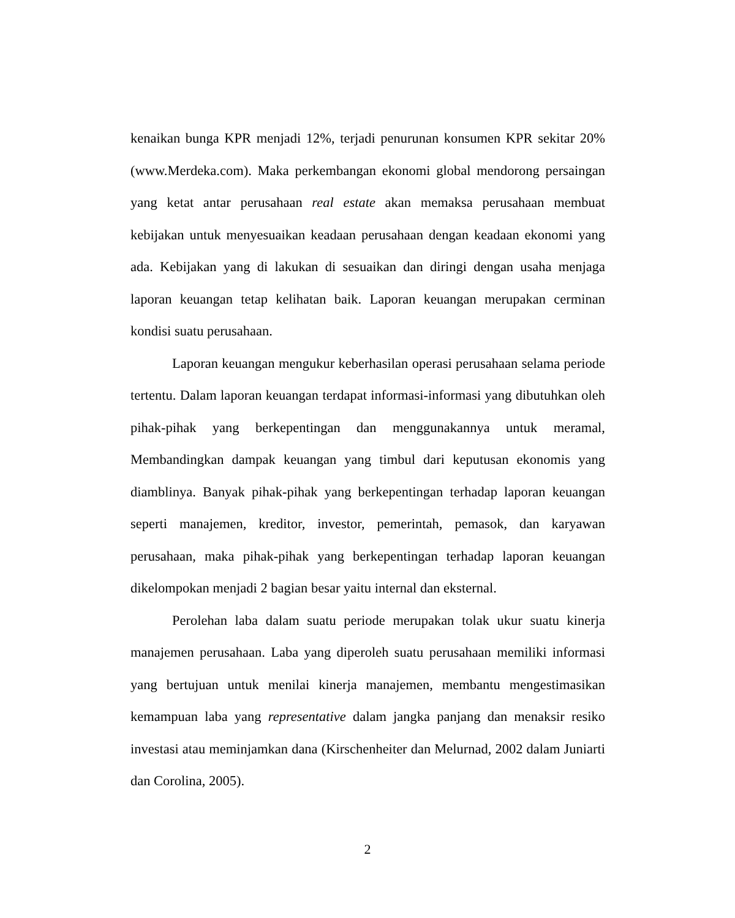kenaikan bunga KPR menjadi 12%, terjadi penurunan konsumen KPR sekitar 20% (www.Merdeka.com). Maka perkembangan ekonomi global mendorong persaingan yang ketat antar perusahaan real estate akan memaksa perusahaan membuat kebijakan untuk menyesuaikan keadaan perusahaan dengan keadaan ekonomi yang ada. Kebijakan yang di lakukan di sesuaikan dan diringi dengan usaha menjaga laporan keuangan tetap kelihatan baik. Laporan keuangan merupakan cerminan kondisi suatu perusahaan.
Laporan keuangan mengukur keberhasilan operasi perusahaan selama periode tertentu. Dalam laporan keuangan terdapat informasi-informasi yang dibutuhkan oleh pihak-pihak yang berkepentingan dan menggunakannya untuk meramal, Membandingkan dampak keuangan yang timbul dari keputusan ekonomis yang diamblinya. Banyak pihak-pihak yang berkepentingan terhadap laporan keuangan seperti manajemen, kreditor, investor, pemerintah, pemasok, dan karyawan perusahaan, maka pihak-pihak yang berkepentingan terhadap laporan keuangan dikelompokan menjadi 2 bagian besar yaitu internal dan eksternal.
Perolehan laba dalam suatu periode merupakan tolak ukur suatu kinerja manajemen perusahaan. Laba yang diperoleh suatu perusahaan memiliki informasi yang bertujuan untuk menilai kinerja manajemen, membantu mengestimasikan kemampuan laba yang representative dalam jangka panjang dan menaksir resiko investasi atau meminjamkan dana (Kirschenheiter dan Melurnad, 2002 dalam Juniarti dan Corolina, 2005).
2